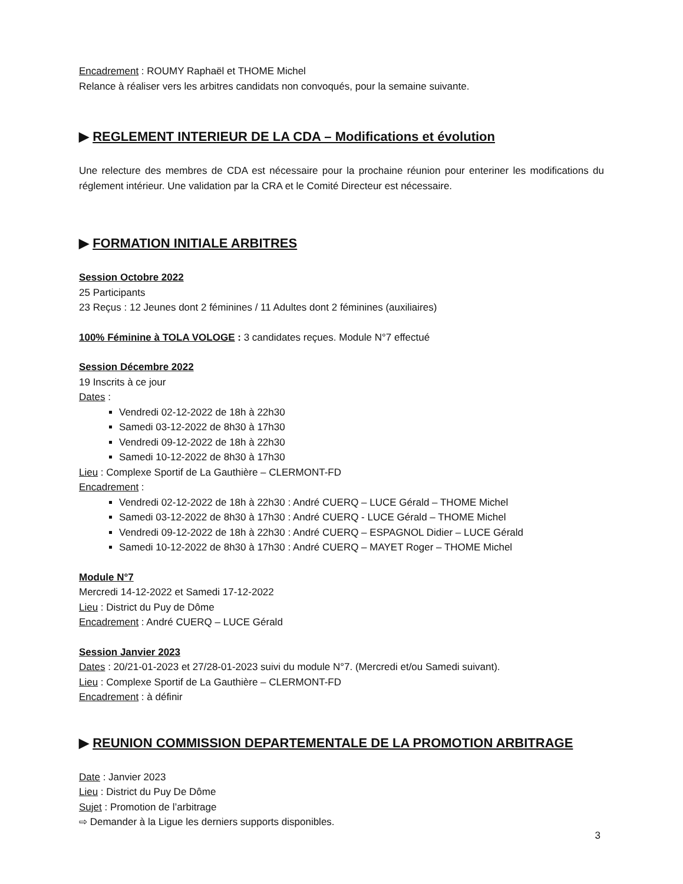Encadrement : ROUMY Raphaël et THOME Michel
Relance à réaliser vers les arbitres candidats non convoqués, pour la semaine suivante.
▶ REGLEMENT INTERIEUR DE LA CDA – Modifications et évolution
Une relecture des membres de CDA est nécessaire pour la prochaine réunion pour enteriner les modifications du réglement intérieur. Une validation par la CRA et le Comité Directeur est nécessaire.
▶ FORMATION INITIALE ARBITRES
Session Octobre 2022
25 Participants
23 Reçus : 12 Jeunes dont 2 féminines / 11 Adultes dont 2 féminines (auxiliaires)
100% Féminine à TOLA VOLOGE : 3 candidates reçues. Module N°7 effectué
Session Décembre 2022
19 Inscrits à ce jour
Dates :
Vendredi 02-12-2022 de 18h à 22h30
Samedi 03-12-2022 de 8h30 à 17h30
Vendredi 09-12-2022 de 18h à 22h30
Samedi 10-12-2022 de 8h30 à 17h30
Lieu : Complexe Sportif de La Gauthière – CLERMONT-FD
Encadrement :
Vendredi 02-12-2022 de 18h à 22h30 : André CUERQ – LUCE Gérald – THOME Michel
Samedi 03-12-2022 de 8h30 à 17h30 : André CUERQ - LUCE Gérald – THOME Michel
Vendredi 09-12-2022 de 18h à 22h30 : André CUERQ – ESPAGNOL Didier – LUCE Gérald
Samedi 10-12-2022 de 8h30 à 17h30 : André CUERQ – MAYET Roger – THOME Michel
Module N°7
Mercredi 14-12-2022 et Samedi 17-12-2022
Lieu : District du Puy de Dôme
Encadrement : André CUERQ – LUCE Gérald
Session Janvier 2023
Dates : 20/21-01-2023 et 27/28-01-2023 suivi du module N°7. (Mercredi et/ou Samedi suivant).
Lieu : Complexe Sportif de La Gauthière – CLERMONT-FD
Encadrement : à définir
▶ REUNION COMMISSION DEPARTEMENTALE DE LA PROMOTION ARBITRAGE
Date : Janvier 2023
Lieu : District du Puy De Dôme
Sujet : Promotion de l’arbitrage
⇨ Demander à la Ligue les derniers supports disponibles.
3